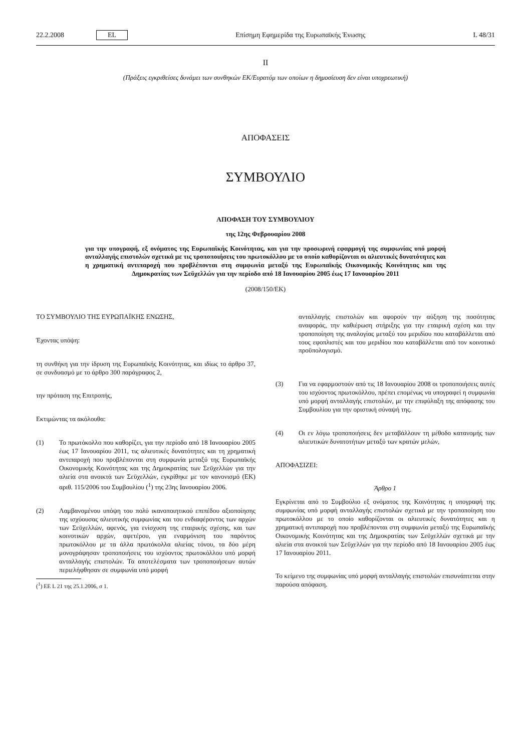22.2.2008 EL Επίσημη Εφημερίδα της Ευρωπαϊκής Ένωσης L 48/31
II
(Πράξεις εγκριθείσες δυνάμει των συνθηκών ΕΚ/Ευρατόμ των οποίων η δημοσίευση δεν είναι υποχρεωτική)
ΑΠΟΦΑΣΕΙΣ
ΣΥΜΒΟΥΛΙΟ
ΑΠΟΦΑΣΗ ΤΟΥ ΣΥΜΒΟΥΛΙΟΥ
της 12ης Φεβρουαρίου 2008
για την υπογραφή, εξ ονόματος της Ευρωπαϊκής Κοινότητας, και για την προσωρινή εφαρμογή της συμφωνίας υπό μορφή ανταλλαγής επιστολών σχετικά με τις τροποποιήσεις του πρωτοκόλλου με το οποίο καθορίζονται οι αλιευτικές δυνατότητες και η χρηματική αντιπαροχή που προβλέπονται στη συμφωνία μεταξύ της Ευρωπαϊκής Οικονομικής Κοινότητας και της Δημοκρατίας των Σεϋχελλών για την περίοδο από 18 Ιανουαρίου 2005 έως 17 Ιανουαρίου 2011
(2008/150/ΕΚ)
ΤΟ ΣΥΜΒΟΥΛΙΟ ΤΗΣ ΕΥΡΩΠΑΪΚΗΣ ΕΝΩΣΗΣ,
Έχοντας υπόψη:
τη συνθήκη για την ίδρυση της Ευρωπαϊκής Κοινότητας, και ιδίως το άρθρο 37, σε συνδυασμό με το άρθρο 300 παράγραφος 2,
την πρόταση της Επιτροπής,
Εκτιμώντας τα ακόλουθα:
(1) Το πρωτόκολλο που καθορίζει, για την περίοδο από 18 Ιανουαρίου 2005 έως 17 Ιανουαρίου 2011, τις αλιευτικές δυνατότητες και τη χρηματική αντιπαροχή που προβλέπονται στη συμφωνία μεταξύ της Ευρωπαϊκής Οικονομικής Κοινότητας και της Δημοκρατίας των Σεϋχελλών για την αλιεία στα ανοικτά των Σεϋχελλών, εγκρίθηκε με τον κανονισμό (ΕΚ) αριθ. 115/2006 του Συμβουλίου (<sup>1</sup>) της 23ης Ιανουαρίου 2006.
(2) Λαμβανομένου υπόψη του πολύ ικανοποιητικού επιπέδου αξιοποίησης της ισχύουσας αλιευτικής συμφωνίας και του ενδιαφέροντος των αρχών των Σεϋχελλών, αφενός, για ενίσχυση της εταιρικής σχέσης, και των κοινοτικών αρχών, αφετέρου, για εναρμόνιση του παρόντος πρωτοκόλλου με τα άλλα πρωτόκολλα αλιείας τόνου, τα δύο μέρη μονογράφησαν τροποποιήσεις του ισχύοντος πρωτοκόλλου υπό μορφή ανταλλαγής επιστολών. Τα αποτελέσματα των τροποποιήσεων αυτών περιελήφθησαν σε συμφωνία υπό μορφή
(<sup>1</sup>) ΕΕ L 21 της 25.1.2006, σ 1.
ανταλλαγής επιστολών και αφορούν την αύξηση της ποσότητας αναφοράς, την καθιέρωση στήριξης για την εταιρική σχέση και την τροποποίηση της αναλογίας μεταξύ του μεριδίου που καταβάλλεται από τους εφοπλιστές και του μεριδίου που καταβάλλεται από τον κοινοτικό προϋπολογισμό.
(3) Για να εφαρμοστούν από τις 18 Ιανουαρίου 2008 οι τροποποιήσεις αυτές του ισχύοντος πρωτοκόλλου, πρέπει επομένως να υπογραφεί η συμφωνία υπό μορφή ανταλλαγής επιστολών, με την επιφύλαξη της απόφασης του Συμβουλίου για την οριστική σύναψή της.
(4) Οι εν λόγω τροποποιήσεις δεν μεταβάλλουν τη μέθοδο κατανομής των αλιευτικών δυνατοτήτων μεταξύ των κρατών μελών,
ΑΠΟΦΑΣΙΖΕΙ:
Άρθρο 1
Εγκρίνεται από το Συμβούλιο εξ ονόματος της Κοινότητας η υπογραφή της συμφωνίας υπό μορφή ανταλλαγής επιστολών σχετικά με την τροποποίηση του πρωτοκόλλου με το οποίο καθορίζονται οι αλιευτικές δυνατότητες και η χρηματική αντιπαροχή που προβλέπονται στη συμφωνία μεταξύ της Ευρωπαϊκής Οικονομικής Κοινότητας και της Δημοκρατίας των Σεϋχελλών σχετικά με την αλιεία στα ανοικτά των Σεϋχελλών για την περίοδο από 18 Ιανουαρίου 2005 έως 17 Ιανουαρίου 2011.
Το κείμενο της συμφωνίας υπό μορφή ανταλλαγής επιστολών επισυνάπτεται στην παρούσα απόφαση.